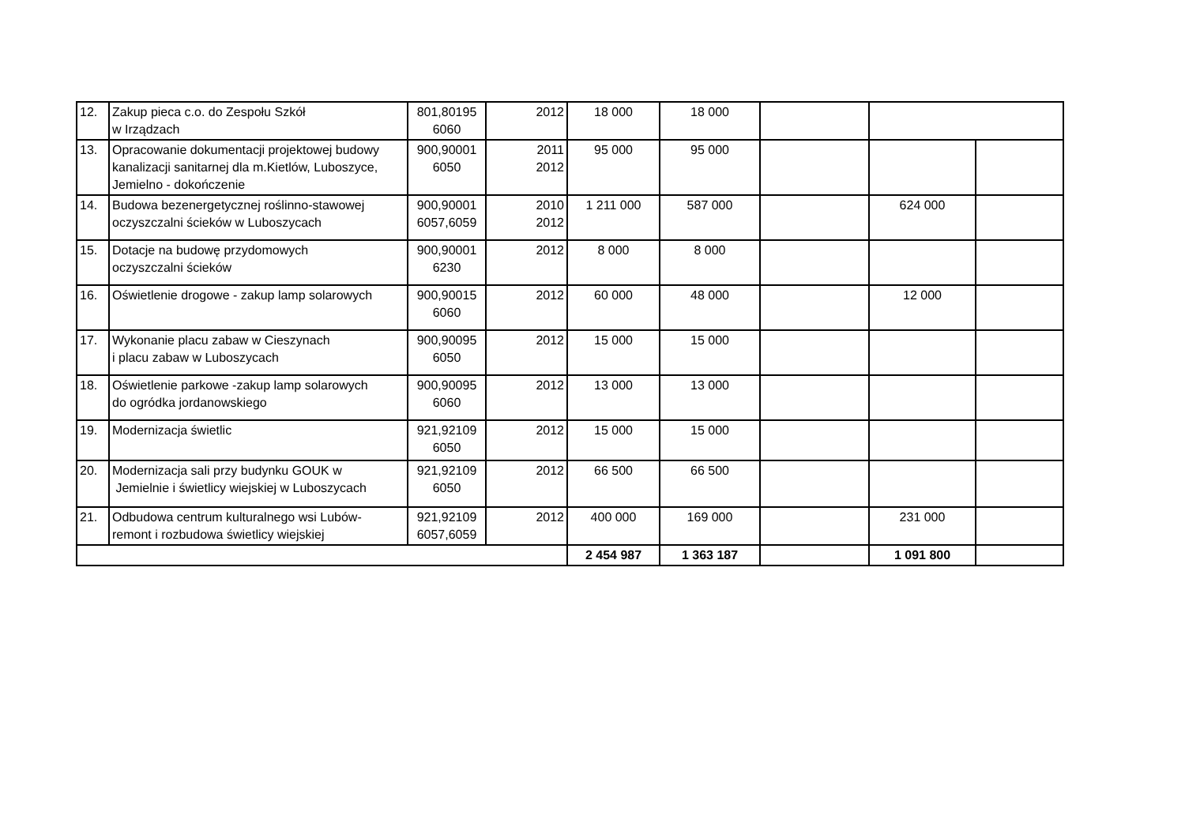| 12. | Zakup pieca c.o. do Zespołu Szkół w Irządzach | 801,80195 6060 | 2012 | 18 000 | 18 000 | | | |
| 13. | Opracowanie dokumentacji projektowej budowy kanalizacji sanitarnej dla m.Kietlów, Luboszyce, Jemielno - dokończenie | 900,90001 6050 | 2011 2012 | 95 000 | 95 000 | | | |
| 14. | Budowa bezenergetycznej roślinno-stawowej oczyszczalni ścieków w Luboszycach | 900,90001 6057,6059 | 2010 2012 | 1 211 000 | 587 000 | | 624 000 | |
| 15. | Dotacje na budowę przydomowych oczyszczalni ścieków | 900,90001 6230 | 2012 | 8 000 | 8 000 | | | |
| 16. | Oświetlenie drogowe - zakup lamp solarowych | 900,90015 6060 | 2012 | 60 000 | 48 000 | | 12 000 | |
| 17. | Wykonanie placu zabaw w Cieszynach i placu zabaw w Luboszycach | 900,90095 6050 | 2012 | 15 000 | 15 000 | | | |
| 18. | Oświetlenie parkowe -zakup lamp solarowych do ogródka jordanowskiego | 900,90095 6060 | 2012 | 13 000 | 13 000 | | | |
| 19. | Modernizacja świetlic | 921,92109 6050 | 2012 | 15 000 | 15 000 | | | |
| 20. | Modernizacja sali przy budynku GOUK w Jemielnie i świetlicy wiejskiej w Luboszycach | 921,92109 6050 | 2012 | 66 500 | 66 500 | | | |
| 21. | Odbudowa centrum kulturalnego wsi Lubów- remont i rozbudowa świetlicy wiejskiej | 921,92109 6057,6059 | 2012 | 400 000 | 169 000 | | 231 000 | |
| | | | | 2 454 987 | 1 363 187 | | 1 091 800 | |